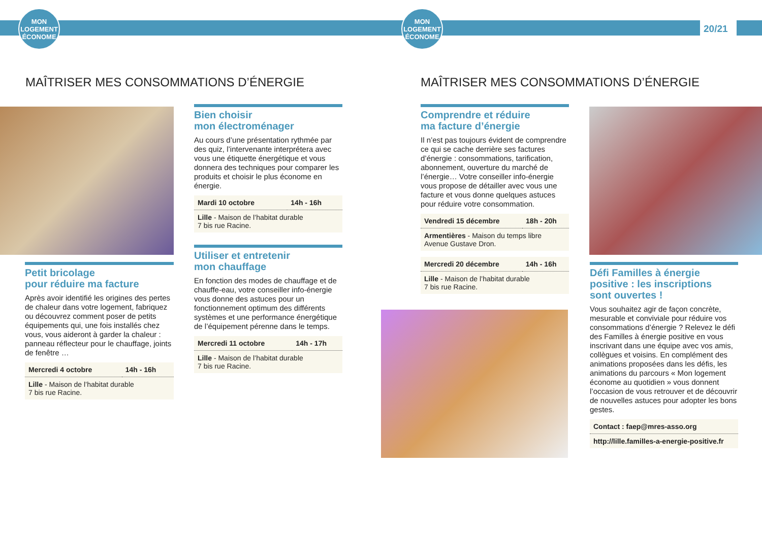MON
LOGEMENT
ÉCONOME
MON
LOGEMENT
ÉCONOME
20/21
MAÎTRISER MES CONSOMMATIONS D’ÉNERGIE
MAÎTRISER MES CONSOMMATIONS D’ÉNERGIE
Petit bricolage
pour réduire ma facture
Après avoir identifié les origines des pertes de chaleur dans votre logement, fabriquez ou découvrez comment poser de petits équipements qui, une fois installés chez vous, vous aideront à garder la chaleur : panneau réflecteur pour le chauffage, joints de fenêtre …
| Mercredi 4 octobre | 14h - 16h |
| Lille - Maison de l’habitat durable 7 bis rue Racine. | |
Bien choisir
mon électroménager
Au cours d’une présentation rythmée par des quiz, l’intervenante interprétera avec vous une étiquette énergétique et vous donnera des techniques pour comparer les produits et choisir le plus économe en énergie.
| Mardi 10 octobre | 14h - 16h |
| Lille - Maison de l’habitat durable 7 bis rue Racine. | |
Utiliser et entretenir
mon chauffage
En fonction des modes de chauffage et de chauffe-eau, votre conseiller info-énergie vous donne des astuces pour un fonctionnement optimum des différents systèmes et une performance énergétique de l’équipement pérenne dans le temps.
| Mercredi 11 octobre | 14h - 17h |
| Lille - Maison de l’habitat durable 7 bis rue Racine. | |
Comprendre et réduire
ma facture d’énergie
Il n’est pas toujours évident de comprendre ce qui se cache derrière ses factures d’énergie : consommations, tarification, abonnement, ouverture du marché de l’énergie… Votre conseiller info-énergie vous propose de détailler avec vous une facture et vous donne quelques astuces pour réduire votre consommation.
| Vendredi 15 décembre | 18h - 20h |
| Armentières - Maison du temps libre Avenue Gustave Dron. | |
| Mercredi 20 décembre | 14h - 16h |
| Lille - Maison de l’habitat durable 7 bis rue Racine. | |
Défi Familles à énergie
positive : les inscriptions
sont ouvertes !
Vous souhaitez agir de façon concrète, mesurable et conviviale pour réduire vos consommations d’énergie ? Relevez le défi des Familles à énergie positive en vous inscrivant dans une équipe avec vos amis, collègues et voisins. En complément des animations proposées dans les défis, les animations du parcours « Mon logement économe au quotidien » vous donnent l’occasion de vous retrouver et de découvrir de nouvelles astuces pour adopter les bons gestes.
| Contact : faep@mres-asso.org |
| http://lille.familles-a-energie-positive.fr |